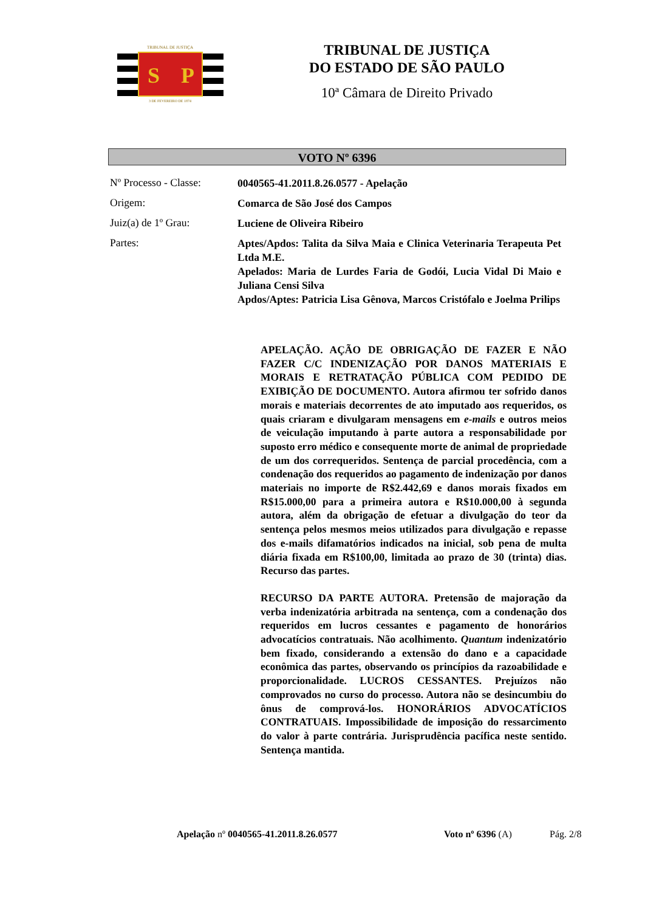S
P
TRIBUNAL DE JUSTIÇA
3 DE FEVEREIRO DE 1874
TRIBUNAL DE JUSTIÇA
DO ESTADO DE SÃO PAULO
10ª Câmara de Direito Privado
VOTO Nº 6396
Nº Processo - Classe:
0040565-41.2011.8.26.0577 - Apelação
Origem:
Comarca de São José dos Campos
Juiz(a) de 1º Grau:
Luciene de Oliveira Ribeiro
Partes:
Aptes/Apdos: Talita da Silva Maia e Clinica Veterinaria Terapeuta Pet Ltda M.E.
Apelados: Maria de Lurdes Faria de Godói, Lucia Vidal Di Maio e Juliana Censi Silva
Apdos/Aptes: Patricia Lisa Gênova, Marcos Cristófalo e Joelma Prilips
APELAÇÃO. AÇÃO DE OBRIGAÇÃO DE FAZER E NÃO FAZER C/C INDENIZAÇÃO POR DANOS MATERIAIS E MORAIS E RETRATAÇÃO PÚBLICA COM PEDIDO DE EXIBIÇÃO DE DOCUMENTO. Autora afirmou ter sofrido danos morais e materiais decorrentes de ato imputado aos requeridos, os quais criaram e divulgaram mensagens em e-mails e outros meios de veiculação imputando à parte autora a responsabilidade por suposto erro médico e consequente morte de animal de propriedade de um dos correqueridos. Sentença de parcial procedência, com a condenação dos requeridos ao pagamento de indenização por danos materiais no importe de R$2.442,69 e danos morais fixados em R$15.000,00 para a primeira autora e R$10.000,00 à segunda autora, além da obrigação de efetuar a divulgação do teor da sentença pelos mesmos meios utilizados para divulgação e repasse dos e-mails difamatórios indicados na inicial, sob pena de multa diária fixada em R$100,00, limitada ao prazo de 30 (trinta) dias. Recurso das partes.
RECURSO DA PARTE AUTORA. Pretensão de majoração da verba indenizatória arbitrada na sentença, com a condenação dos requeridos em lucros cessantes e pagamento de honorários advocatícios contratuais. Não acolhimento. Quantum indenizatório bem fixado, considerando a extensão do dano e a capacidade econômica das partes, observando os princípios da razoabilidade e proporcionalidade. LUCROS CESSANTES. Prejuízos não comprovados no curso do processo. Autora não se desincumbiu do ônus de comprová-los. HONORÁRIOS ADVOCATÍCIOS CONTRATUAIS. Impossibilidade de imposição do ressarcimento do valor à parte contrária. Jurisprudência pacífica neste sentido. Sentença mantida.
Apelação nº 0040565-41.2011.8.26.0577 Voto nº 6396 (A) Pág. 2/8